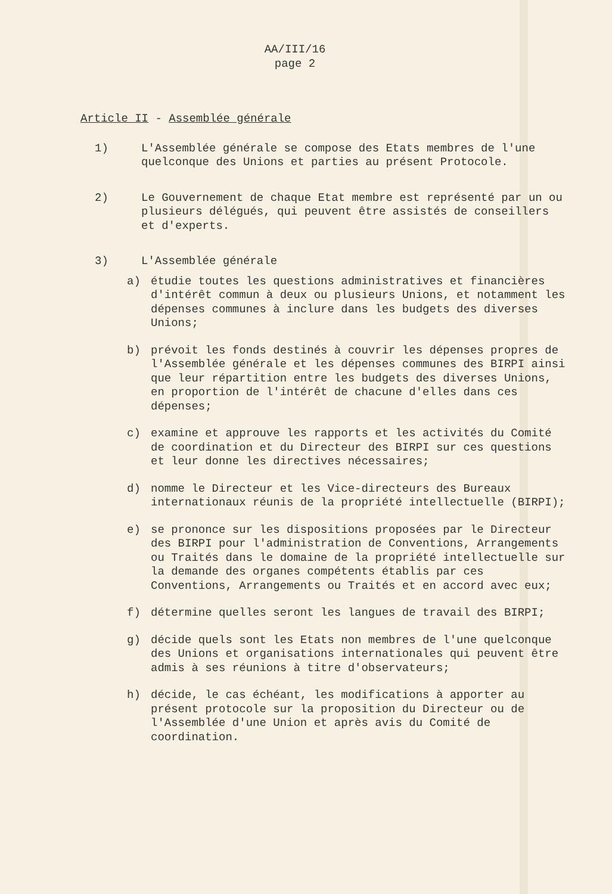AA/III/16
page 2
Article II - Assemblée générale
1) L'Assemblée générale se compose des Etats membres de l'une quelconque des Unions et parties au présent Protocole.
2) Le Gouvernement de chaque Etat membre est représenté par un ou plusieurs délégués, qui peuvent être assistés de conseillers et d'experts.
3) L'Assemblée générale
a) étudie toutes les questions administratives et financières d'intérêt commun à deux ou plusieurs Unions, et notamment les dépenses communes à inclure dans les budgets des diverses Unions;
b) prévoit les fonds destinés à couvrir les dépenses propres de l'Assemblée générale et les dépenses communes des BIRPI ainsi que leur répartition entre les budgets des diverses Unions, en proportion de l'intérêt de chacune d'elles dans ces dépenses;
c) examine et approuve les rapports et les activités du Comité de coordination et du Directeur des BIRPI sur ces questions et leur donne les directives nécessaires;
d) nomme le Directeur et les Vice-directeurs des Bureaux internationaux réunis de la propriété intellectuelle (BIRPI);
e) se prononce sur les dispositions proposées par le Directeur des BIRPI pour l'administration de Conventions, Arrangements ou Traités dans le domaine de la propriété intellectuelle sur la demande des organes compétents établis par ces Conventions, Arrangements ou Traités et en accord avec eux;
f) détermine quelles seront les langues de travail des BIRPI;
g) décide quels sont les Etats non membres de l'une quelconque des Unions et organisations internationales qui peuvent être admis à ses réunions à titre d'observateurs;
h) décide, le cas échéant, les modifications à apporter au présent protocole sur la proposition du Directeur ou de l'Assemblée d'une Union et après avis du Comité de coordination.